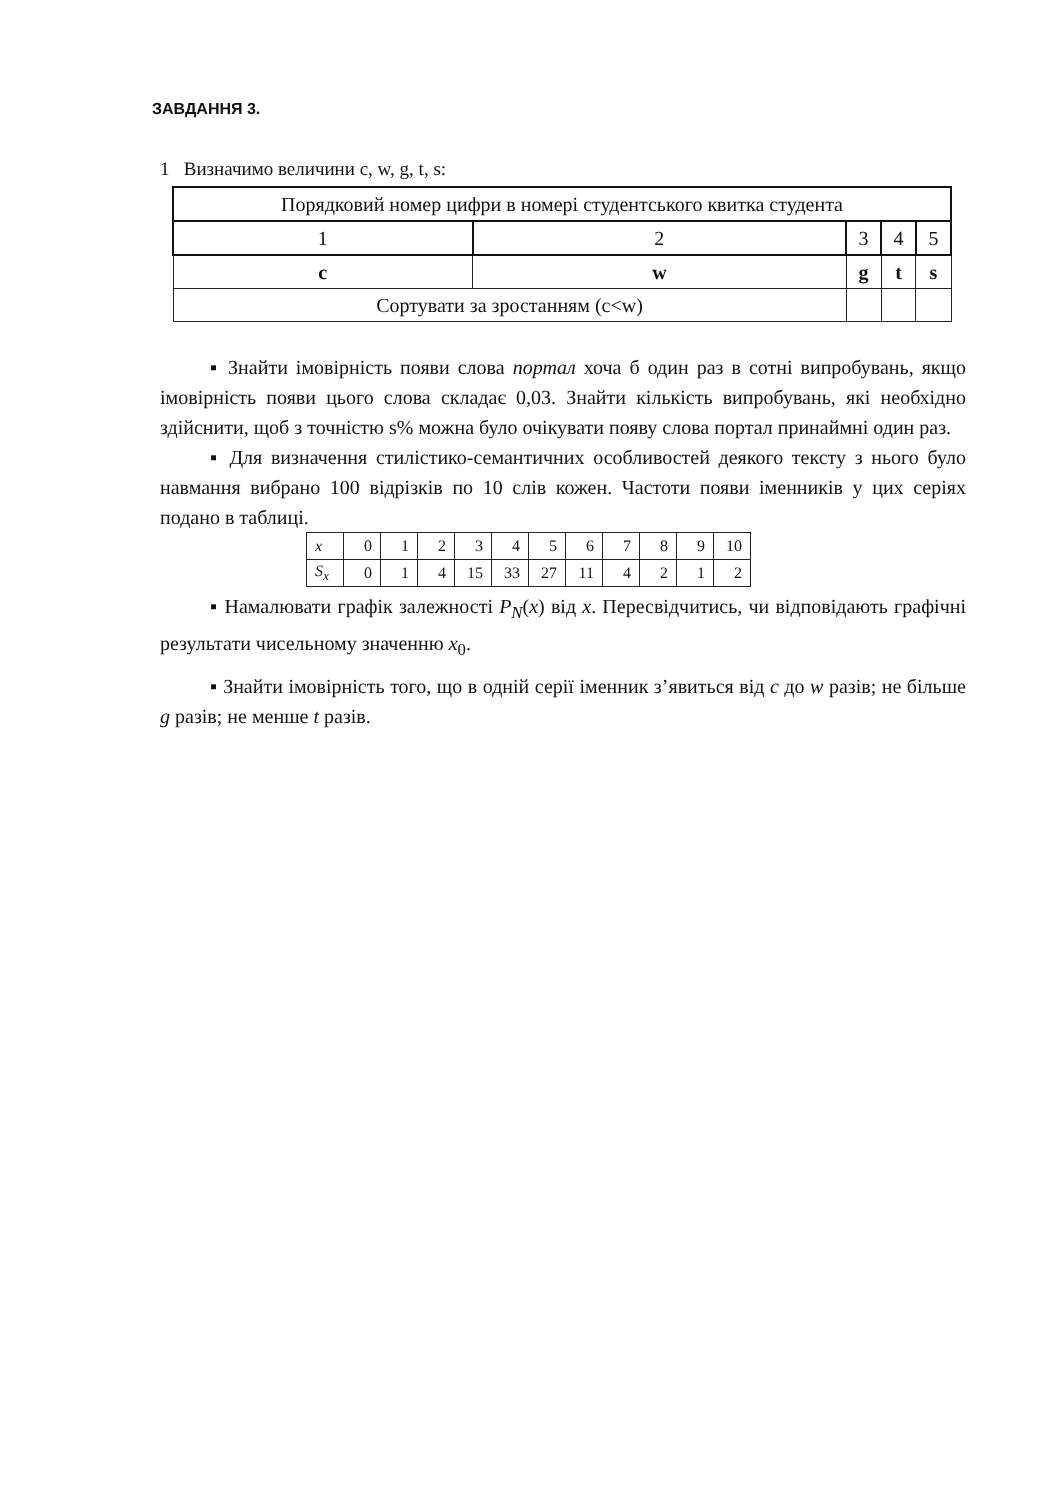ЗАВДАННЯ 3.
1 Визначимо величини c, w, g, t, s:
| Порядковий номер цифри в номері студентського квитка студента | | | | |
| 1 | 2 | 3 | 4 | 5 |
| c | w | g | t | s |
| Сортувати за зростанням (c<w) | | | | |
▪ Знайти імовірність появи слова портал хоча б один раз в сотні випробувань, якщо імовірність появи цього слова складає 0,03. Знайти кількість випробувань, які необхідно здійснити, щоб з точністю s% можна було очікувати появу слова портал принаймні один раз.
▪ Для визначення стилістико-семантичних особливостей деякого тексту з нього було навмання вибрано 100 відрізків по 10 слів кожен. Частоти появи іменників у цих серіях подано в таблиці.
| x | 0 | 1 | 2 | 3 | 4 | 5 | 6 | 7 | 8 | 9 | 10 |
| S<sub>x</sub> | 0 | 1 | 4 | 15 | 33 | 27 | 11 | 4 | 2 | 1 | 2 |
▪ Намалювати графік залежності P<sub>N</sub>(x) від x. Пересвідчитись, чи відповідають графічні результати чисельному значенню x<sub>0</sub>.
▪ Знайти імовірність того, що в одній серії іменник з’явиться від c до w разів; не більше g разів; не менше t разів.